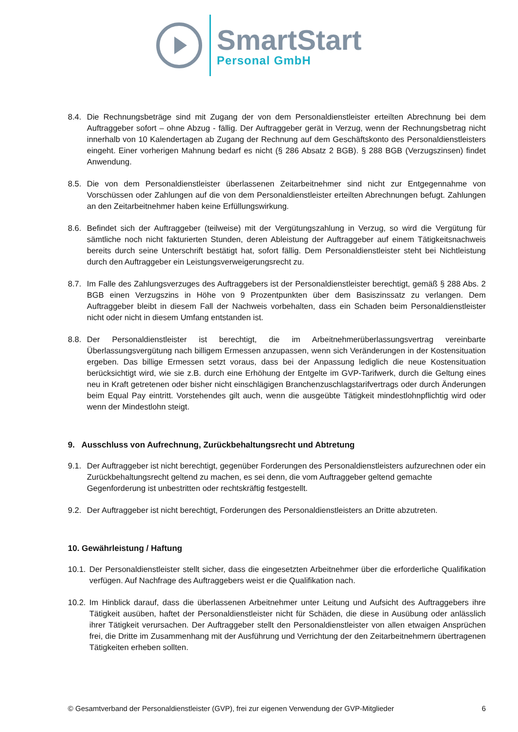SmartStart
Personal GmbH
8.4. Die Rechnungsbeträge sind mit Zugang der von dem Personaldienstleister erteilten Abrechnung bei dem Auftraggeber sofort – ohne Abzug - fällig. Der Auftraggeber gerät in Verzug, wenn der Rechnungsbetrag nicht innerhalb von 10 Kalendertagen ab Zugang der Rechnung auf dem Geschäftskonto des Personaldienstleisters eingeht. Einer vorherigen Mahnung bedarf es nicht (§ 286 Absatz 2 BGB). § 288 BGB (Verzugszinsen) findet Anwendung.
8.5. Die von dem Personaldienstleister überlassenen Zeitarbeitnehmer sind nicht zur Entgegennahme von Vorschüssen oder Zahlungen auf die von dem Personaldienstleister erteilten Abrechnungen befugt. Zahlungen an den Zeitarbeitnehmer haben keine Erfüllungswirkung.
8.6. Befindet sich der Auftraggeber (teilweise) mit der Vergütungszahlung in Verzug, so wird die Vergütung für sämtliche noch nicht fakturierten Stunden, deren Ableistung der Auftraggeber auf einem Tätigkeitsnachweis bereits durch seine Unterschrift bestätigt hat, sofort fällig. Dem Personaldienstleister steht bei Nichtleistung durch den Auftraggeber ein Leistungsverweigerungsrecht zu.
8.7. Im Falle des Zahlungsverzuges des Auftraggebers ist der Personaldienstleister berechtigt, gemäß § 288 Abs. 2 BGB einen Verzugszins in Höhe von 9 Prozentpunkten über dem Basiszinssatz zu verlangen. Dem Auftraggeber bleibt in diesem Fall der Nachweis vorbehalten, dass ein Schaden beim Personaldienstleister nicht oder nicht in diesem Umfang entstanden ist.
8.8. Der Personaldienstleister ist berechtigt, die im Arbeitnehmerüberlassungsvertrag vereinbarte Überlassungsvergütung nach billigem Ermessen anzupassen, wenn sich Veränderungen in der Kostensituation ergeben. Das billige Ermessen setzt voraus, dass bei der Anpassung lediglich die neue Kostensituation berücksichtigt wird, wie sie z.B. durch eine Erhöhung der Entgelte im GVP-Tarifwerk, durch die Geltung eines neu in Kraft getretenen oder bisher nicht einschlägigen Branchenzuschlagstarifvertrags oder durch Änderungen beim Equal Pay eintritt. Vorstehendes gilt auch, wenn die ausgeübte Tätigkeit mindestlohnpflichtig wird oder wenn der Mindestlohn steigt.
9. Ausschluss von Aufrechnung, Zurückbehaltungsrecht und Abtretung
9.1. Der Auftraggeber ist nicht berechtigt, gegenüber Forderungen des Personaldienstleisters aufzurechnen oder ein Zurückbehaltungsrecht geltend zu machen, es sei denn, die vom Auftraggeber geltend gemachte Gegenforderung ist unbestritten oder rechtskräftig festgestellt.
9.2. Der Auftraggeber ist nicht berechtigt, Forderungen des Personaldienstleisters an Dritte abzutreten.
10. Gewährleistung / Haftung
10.1. Der Personaldienstleister stellt sicher, dass die eingesetzten Arbeitnehmer über die erforderliche Qualifikation verfügen. Auf Nachfrage des Auftraggebers weist er die Qualifikation nach.
10.2. Im Hinblick darauf, dass die überlassenen Arbeitnehmer unter Leitung und Aufsicht des Auftraggebers ihre Tätigkeit ausüben, haftet der Personaldienstleister nicht für Schäden, die diese in Ausübung oder anlässlich ihrer Tätigkeit verursachen. Der Auftraggeber stellt den Personaldienstleister von allen etwaigen Ansprüchen frei, die Dritte im Zusammenhang mit der Ausführung und Verrichtung der den Zeitarbeitnehmern übertragenen Tätigkeiten erheben sollten.
© Gesamtverband der Personaldienstleister (GVP), frei zur eigenen Verwendung der GVP-Mitglieder 6